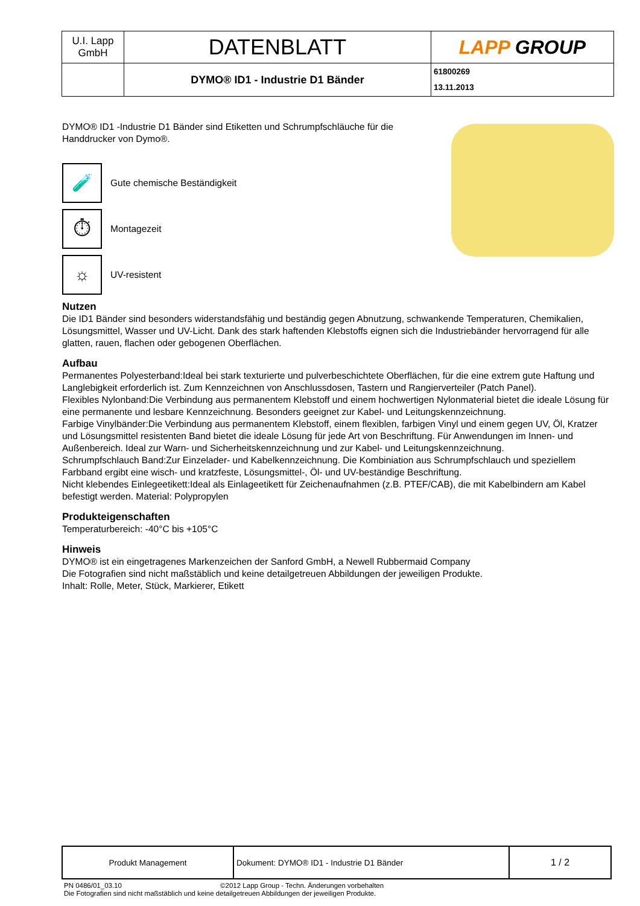| U.I. Lapp GmbH | DATENBLATT | LAPP GROUP |
| | DYMO® ID1 - Industrie D1 Bänder | 61800269 13.11.2013 |
DYMO® ID1 -Industrie D1 Bänder sind Etiketten und Schrumpfschläuche für die
Handdrucker von Dymo®.
🧪
Gute chemische Beständigkeit
⏱
Montagezeit
☼
UV-resistent
Nutzen
Die ID1 Bänder sind besonders widerstandsfähig und beständig gegen Abnutzung, schwankende Temperaturen, Chemikalien, Lösungsmittel, Wasser und UV-Licht. Dank des stark haftenden Klebstoffs eignen sich die Industriebänder hervorragend für alle glatten, rauen, flachen oder gebogenen Oberflächen.
Aufbau
Permanentes Polyesterband:Ideal bei stark texturierte und pulverbeschichtete Oberflächen, für die eine extrem gute Haftung und Langlebigkeit erforderlich ist. Zum Kennzeichnen von Anschlussdosen, Tastern und Rangierverteiler (Patch Panel).
Flexibles Nylonband:Die Verbindung aus permanentem Klebstoff und einem hochwertigen Nylonmaterial bietet die ideale Lösung für eine permanente und lesbare Kennzeichnung. Besonders geeignet zur Kabel- und Leitungskennzeichnung.
Farbige Vinylbänder:Die Verbindung aus permanentem Klebstoff, einem flexiblen, farbigen Vinyl und einem gegen UV, Öl, Kratzer und Lösungsmittel resistenten Band bietet die ideale Lösung für jede Art von Beschriftung. Für Anwendungen im Innen- und Außenbereich. Ideal zur Warn- und Sicherheitskennzeichnung und zur Kabel- und Leitungskennzeichnung.
Schrumpfschlauch Band:Zur Einzelader- und Kabelkennzeichnung. Die Kombiniation aus Schrumpfschlauch und speziellem Farbband ergibt eine wisch- und kratzfeste, Lösungsmittel-, Öl- und UV-beständige Beschriftung.
Nicht klebendes Einlegeetikett:Ideal als Einlageetikett für Zeichenaufnahmen (z.B. PTEF/CAB), die mit Kabelbindern am Kabel befestigt werden. Material: Polypropylen
Produkteigenschaften
Temperaturbereich: -40°C bis +105°C
Hinweis
DYMO® ist ein eingetragenes Markenzeichen der Sanford GmbH, a Newell Rubbermaid Company
Die Fotografien sind nicht maßstäblich und keine detailgetreuen Abbildungen der jeweiligen Produkte.
Inhalt: Rolle, Meter, Stück, Markierer, Etikett
| Produkt Management | Dokument: DYMO® ID1 - Industrie D1 Bänder | 1 / 2 |
PN 0486/01_03.10 ©2012 Lapp Group - Techn. Änderungen vorbehalten
Die Fotografien sind nicht maßstäblich und keine detailgetreuen Abbildungen der jeweiligen Produkte.